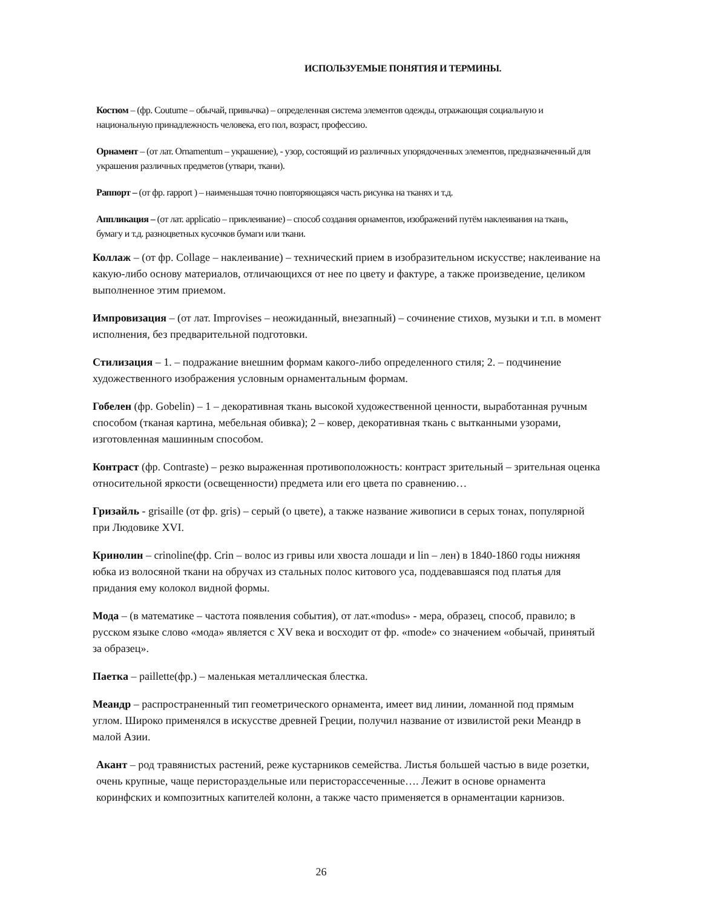ИСПОЛЬЗУЕМЫЕ ПОНЯТИЯ И ТЕРМИНЫ.
Костюм – (фр. Coutume – обычай, привычка) – определенная система элементов одежды, отражающая социальную и национальную принадлежность человека, его пол, возраст, профессию.
Орнамент – (от лат. Ornamentum – украшение), - узор, состоящий из различных упорядоченных элементов, предназначенный для украшения различных предметов (утвари, ткани).
Раппорт – (от фр. rapport ) – наименьшая точно повторяющаяся часть рисунка на тканях и т.д.
Аппликация – (от лат. applicatio – приклеивание) – способ создания орнаментов, изображений путём наклеивания на ткань, бумагу и т.д. разноцветных кусочков бумаги или ткани.
Коллаж – (от фр. Collage – наклеивание) – технический прием в изобразительном искусстве; наклеивание на какую-либо основу материалов, отличающихся от нее по цвету и фактуре, а также произведение, целиком выполненное этим приемом.
Импровизация – (от лат. Improvises – неожиданный, внезапный) – сочинение стихов, музыки и т.п. в момент исполнения, без предварительной подготовки.
Стилизация – 1. – подражание внешним формам какого-либо определенного стиля; 2. – подчинение художественного изображения условным орнаментальным формам.
Гобелен (фр. Gobelin) – 1 – декоративная ткань высокой художественной ценности, выработанная ручным способом (тканая картина, мебельная обивка); 2 – ковер, декоративная ткань с вытканными узорами, изготовленная машинным способом.
Контраст (фр. Contraste) – резко выраженная противоположность: контраст зрительный – зрительная оценка относительной яркости (освещенности) предмета или его цвета по сравнению…
Гризайль - grisaille (от фр. gris) – серый (о цвете), а также название живописи в серых тонах, популярной при Людовике XVI.
Кринолин – crinoline(фр. Crin – волос из гривы или хвоста лошади и lin – лен) в 1840-1860 годы нижняя юбка из волосяной ткани на обручах из стальных полос китового уса, поддевавшаяся под платья для придания ему колокол видной формы.
Мода – (в математике – частота появления события), от лат.«modus» - мера, образец, способ, правило; в русском языке слово «мода» является с XV века и восходит от фр. «mode» со значением «обычай, принятый за образец».
Паетка – paillette(фр.) – маленькая металлическая блестка.
Меандр – распространенный тип геометрического орнамента, имеет вид линии, ломанной под прямым углом. Широко применялся в искусстве древней Греции, получил название от извилистой реки Меандр в малой Азии.
Акант – род травянистых растений, реже кустарников семейства. Листья большей частью в виде розетки, очень крупные, чаще перистораздельные или перисторассеченные…. Лежит в основе орнамента коринфских и композитных капителей колонн, а также часто применяется в орнаментации карнизов.
26